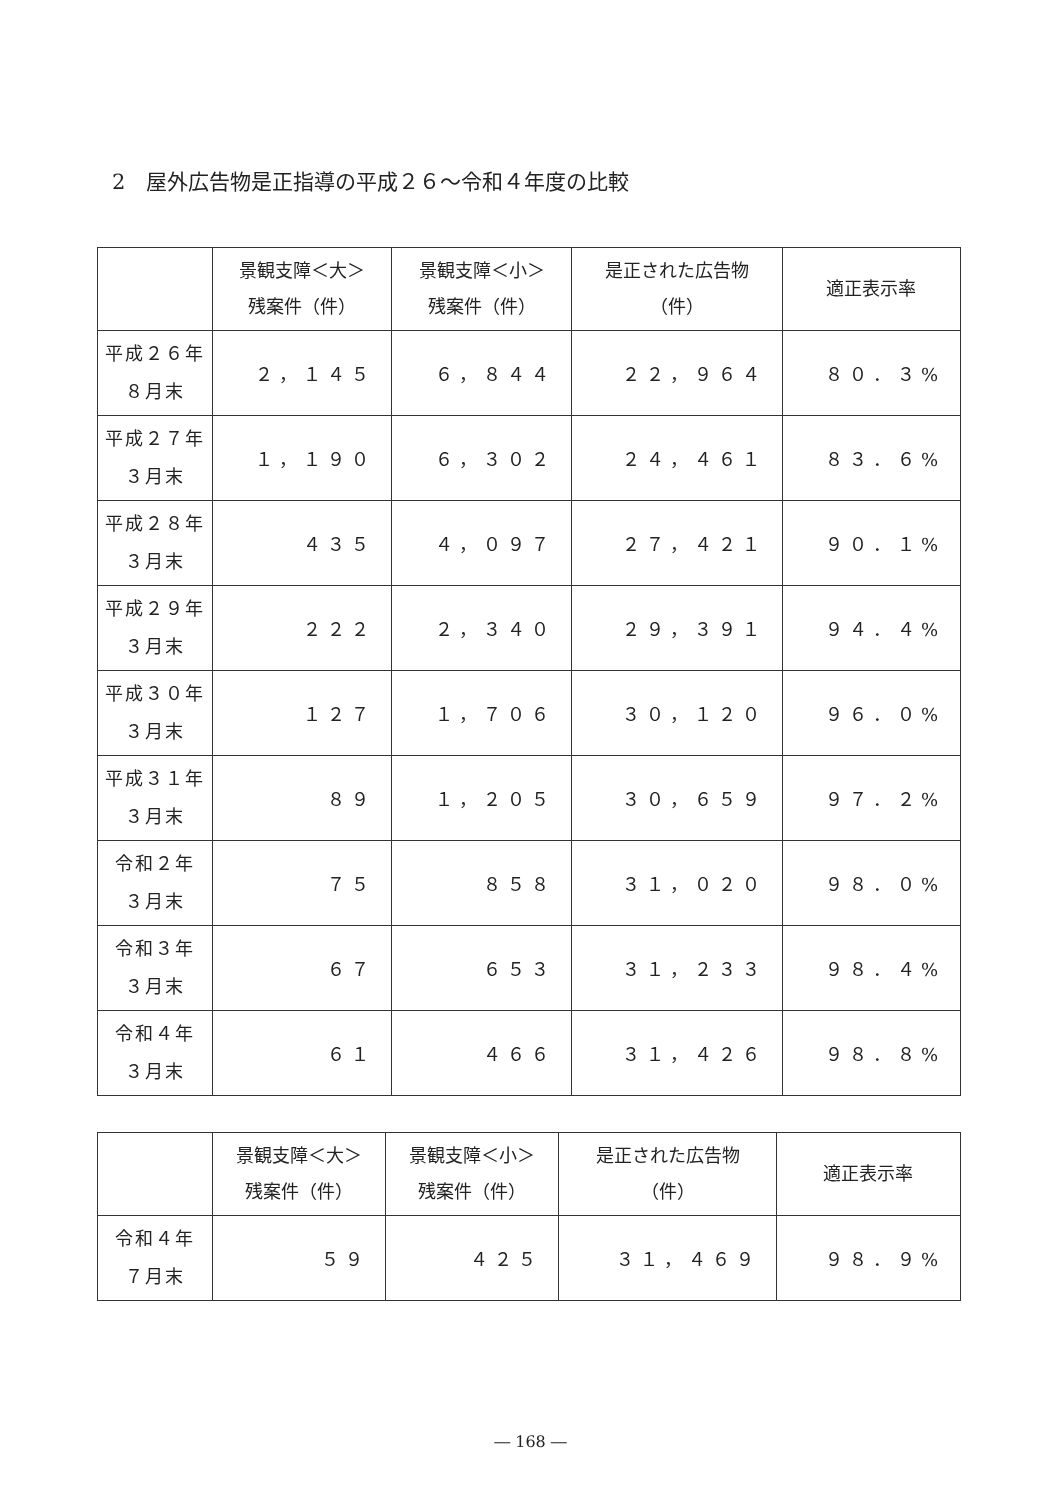2　屋外広告物是正指導の平成２６～令和４年度の比較
| | 景観支障＜大＞ 残案件（件） | 景観支障＜小＞ 残案件（件） | 是正された広告物 （件） | 適正表示率 |
| --- | --- | --- | --- | --- |
| 平成２６年 ８月末 | ２，１４５ | ６，８４４ | ２２，９６４ | ８０．３% |
| 平成２７年 ３月末 | １，１９０ | ６，３０２ | ２４，４６１ | ８３．６% |
| 平成２８年 ３月末 | ４３５ | ４，０９７ | ２７，４２１ | ９０．１% |
| 平成２９年 ３月末 | ２２２ | ２，３４０ | ２９，３９１ | ９４．４% |
| 平成３０年 ３月末 | １２７ | １，７０６ | ３０，１２０ | ９６．０% |
| 平成３１年 ３月末 | ８９ | １，２０５ | ３０，６５９ | ９７．２% |
| 令和２年 ３月末 | ７５ | ８５８ | ３１，０２０ | ９８．０% |
| 令和３年 ３月末 | ６７ | ６５３ | ３１，２３３ | ９８．４% |
| 令和４年 ３月末 | ６１ | ４６６ | ３１，４２６ | ９８．８% |
| | 景観支障＜大＞ 残案件（件） | 景観支障＜小＞ 残案件（件） | 是正された広告物 （件） | 適正表示率 |
| --- | --- | --- | --- | --- |
| 令和４年 ７月末 | ５９ | ４２５ | ３１，４６９ | ９８．９% |
― 168 ―